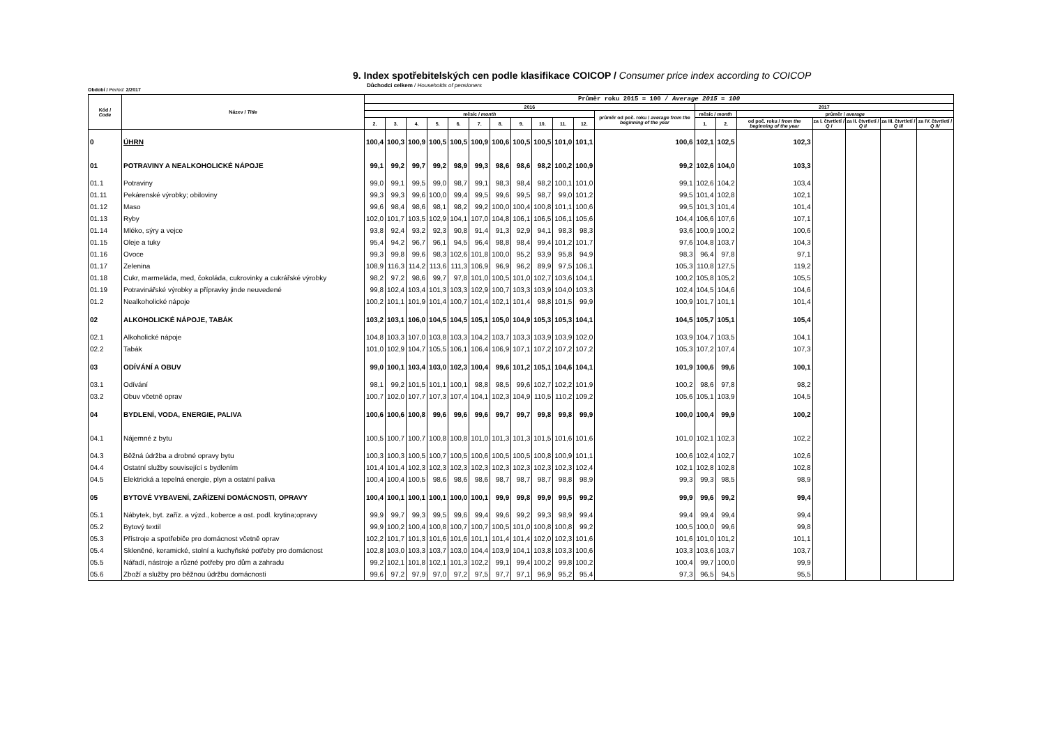9. Index spotřebitelských cen podle klasifikace COICOP / Consumer price index according to COICOP
Důchodci celkem / Households of pensioners
Období / Period: 2/2017
| Kód / Code | Název / Title | Průměr roku 2015 = 100 / Average 2015 = 100 | | | | | | | | | | | | | | | | | | |
| --- | --- | --- | --- | --- | --- | --- | --- | --- | --- | --- | --- | --- | --- | --- | --- | --- | --- | --- | --- | --- |
| | | 2016 | | | | | | | | | | | | 2017 | | | | | | |
| | | měsíc / month | | | | | | | | | | | průměr od poč. roku / average from the beginning of the year | měsíc / month | | průměr / average | | | | |
| | | 2. | 3. | 4. | 5. | 6. | 7. | 8. | 9. | 10. | 11. | 12. | | 1. | 2. | od poč. roku / from the beginning of the year | za I. čtvrtletí / Q I | za II. čtvrtletí / Q II | za III. čtvrtletí / Q III | za IV. čtvrtletí / Q IV |
| 0 | ÚHRN | 100,4 | 100,3 | 100,9 | 100,5 | 100,5 | 100,9 | 100,6 | 100,5 | 100,5 | 101,0 | 101,1 | 100,6 | 102,1 | 102,5 | 102,3 | | | | |
| 01 | POTRAVINY A NEALKOHOLICKÉ NÁPOJE | 99,1 | 99,2 | 99,7 | 99,2 | 98,9 | 99,3 | 98,6 | 98,6 | 98,2 | 100,2 | 100,9 | 99,2 | 102,6 | 104,0 | 103,3 | | | | |
| 01.1 | Potraviny | 99,0 | 99,1 | 99,5 | 99,0 | 98,7 | 99,1 | 98,3 | 98,4 | 98,2 | 100,1 | 101,0 | 99,1 | 102,6 | 104,2 | 103,4 | | | | |
| 01.11 | Pekárenské výrobky; obiloviny | 99,3 | 99,3 | 99,6 | 100,0 | 99,4 | 99,5 | 99,6 | 99,5 | 98,7 | 99,0 | 101,2 | 99,5 | 101,4 | 102,8 | 102,1 | | | | |
| 01.12 | Maso | 99,6 | 98,4 | 98,6 | 98,1 | 98,2 | 99,2 | 100,0 | 100,4 | 100,8 | 101,1 | 100,6 | 99,5 | 101,3 | 101,4 | 101,4 | | | | |
| 01.13 | Ryby | 102,0 | 101,7 | 103,5 | 102,9 | 104,1 | 107,0 | 104,8 | 106,1 | 106,5 | 106,1 | 105,6 | 104,4 | 106,6 | 107,6 | 107,1 | | | | |
| 01.14 | Mléko, sýry a vejce | 93,8 | 92,4 | 93,2 | 92,3 | 90,8 | 91,4 | 91,3 | 92,9 | 94,1 | 98,3 | 98,3 | 93,6 | 100,9 | 100,2 | 100,6 | | | | |
| 01.15 | Oleje a tuky | 95,4 | 94,2 | 96,7 | 96,1 | 94,5 | 96,4 | 98,8 | 98,4 | 99,4 | 101,2 | 101,7 | 97,6 | 104,8 | 103,7 | 104,3 | | | | |
| 01.16 | Ovoce | 99,3 | 99,8 | 99,6 | 98,3 | 102,6 | 101,8 | 100,0 | 95,2 | 93,9 | 95,8 | 94,9 | 98,3 | 96,4 | 97,8 | 97,1 | | | | |
| 01.17 | Zelenina | 108,9 | 116,3 | 114,2 | 113,6 | 111,3 | 106,9 | 96,9 | 96,2 | 89,9 | 97,5 | 106,1 | 105,3 | 110,8 | 127,5 | 119,2 | | | | |
| 01.18 | Cukr, marmeláda, med, čokoláda, cukrovinky a cukrářské výrobky | 98,2 | 97,2 | 98,6 | 99,7 | 97,8 | 101,0 | 100,5 | 101,0 | 102,7 | 103,6 | 104,1 | 100,2 | 105,8 | 105,2 | 105,5 | | | | |
| 01.19 | Potravinářské výrobky a přípravky jinde neuvedené | 99,8 | 102,4 | 103,4 | 101,3 | 103,3 | 102,9 | 100,7 | 103,3 | 103,9 | 104,0 | 103,3 | 102,4 | 104,5 | 104,6 | 104,6 | | | | |
| 01.2 | Nealkoholické nápoje | 100,2 | 101,1 | 101,9 | 101,4 | 100,7 | 101,4 | 102,1 | 101,4 | 98,8 | 101,5 | 99,9 | 100,9 | 101,7 | 101,1 | 101,4 | | | | |
| 02 | ALKOHOLICKÉ NÁPOJE, TABÁK | 103,2 | 103,1 | 106,0 | 104,5 | 104,5 | 105,1 | 105,0 | 104,9 | 105,3 | 105,3 | 104,1 | 104,5 | 105,7 | 105,1 | 105,4 | | | | |
| 02.1 | Alkoholické nápoje | 104,8 | 103,3 | 107,0 | 103,8 | 103,3 | 104,2 | 103,7 | 103,3 | 103,9 | 103,9 | 102,0 | 103,9 | 104,7 | 103,5 | 104,1 | | | | |
| 02.2 | Tabák | 101,0 | 102,9 | 104,7 | 105,5 | 106,1 | 106,4 | 106,9 | 107,1 | 107,2 | 107,2 | 107,2 | 105,3 | 107,2 | 107,4 | 107,3 | | | | |
| 03 | ODÍVÁNÍ A OBUV | 99,0 | 100,1 | 103,4 | 103,0 | 102,3 | 100,4 | 99,6 | 101,2 | 105,1 | 104,6 | 104,1 | 101,9 | 100,6 | 99,6 | 100,1 | | | | |
| 03.1 | Odívání | 98,1 | 99,2 | 101,5 | 101,1 | 100,1 | 98,8 | 98,5 | 99,6 | 102,7 | 102,2 | 101,9 | 100,2 | 98,6 | 97,8 | 98,2 | | | | |
| 03.2 | Obuv včetně oprav | 100,7 | 102,0 | 107,7 | 107,3 | 107,4 | 104,1 | 102,3 | 104,9 | 110,5 | 110,2 | 109,2 | 105,6 | 105,1 | 103,9 | 104,5 | | | | |
| 04 | BYDLENÍ, VODA, ENERGIE, PALIVA | 100,6 | 100,6 | 100,8 | 99,6 | 99,6 | 99,6 | 99,7 | 99,7 | 99,8 | 99,8 | 99,9 | 100,0 | 100,4 | 99,9 | 100,2 | | | | |
| 04.1 | Nájemné z bytu | 100,5 | 100,7 | 100,7 | 100,8 | 100,8 | 101,0 | 101,3 | 101,3 | 101,5 | 101,6 | 101,6 | 101,0 | 102,1 | 102,3 | 102,2 | | | | |
| 04.3 | Běžná údržba a drobné opravy bytu | 100,3 | 100,3 | 100,5 | 100,7 | 100,5 | 100,6 | 100,5 | 100,5 | 100,8 | 100,9 | 101,1 | 100,6 | 102,4 | 102,7 | 102,6 | | | | |
| 04.4 | Ostatní služby související s bydlením | 101,4 | 101,4 | 102,3 | 102,3 | 102,3 | 102,3 | 102,3 | 102,3 | 102,3 | 102,3 | 102,4 | 102,1 | 102,8 | 102,8 | 102,8 | | | | |
| 04.5 | Elektrická a tepelná energie, plyn a ostatní paliva | 100,4 | 100,4 | 100,5 | 98,6 | 98,6 | 98,6 | 98,7 | 98,7 | 98,7 | 98,8 | 98,9 | 99,3 | 99,3 | 98,5 | 98,9 | | | | |
| 05 | BYTOVÉ VYBAVENÍ, ZAŘÍZENÍ DOMÁCNOSTI, OPRAVY | 100,4 | 100,1 | 100,1 | 100,1 | 100,0 | 100,1 | 99,9 | 99,8 | 99,9 | 99,5 | 99,2 | 99,9 | 99,6 | 99,2 | 99,4 | | | | |
| 05.1 | Nábytek, byt. zaříz. a výzd., koberce a ost. podl. krytina;opravy | 99,9 | 99,7 | 99,3 | 99,5 | 99,6 | 99,4 | 99,6 | 99,2 | 99,3 | 98,9 | 99,4 | 99,4 | 99,4 | 99,4 | 99,4 | | | | |
| 05.2 | Bytový textil | 99,9 | 100,2 | 100,4 | 100,8 | 100,7 | 100,7 | 100,5 | 101,0 | 100,8 | 100,8 | 99,2 | 100,5 | 100,0 | 99,6 | 99,8 | | | | |
| 05.3 | Přístroje a spotřebiče pro domácnost včetně oprav | 102,2 | 101,7 | 101,3 | 101,6 | 101,6 | 101,1 | 101,4 | 101,4 | 102,0 | 102,3 | 101,6 | 101,6 | 101,0 | 101,2 | 101,1 | | | | |
| 05.4 | Skleněné, keramické, stolní a kuchyňské potřeby pro domácnost | 102,8 | 103,0 | 103,3 | 103,7 | 103,0 | 104,4 | 103,9 | 104,1 | 103,8 | 103,3 | 100,6 | 103,3 | 103,6 | 103,7 | 103,7 | | | | |
| 05.5 | Nářadí, nástroje a různé potřeby pro dům a zahradu | 99,2 | 102,1 | 101,8 | 102,1 | 101,3 | 102,2 | 99,1 | 99,4 | 100,2 | 99,8 | 100,2 | 100,4 | 99,7 | 100,0 | 99,9 | | | | |
| 05.6 | Zboží a služby pro běžnou údržbu domácnosti | 99,6 | 97,2 | 97,9 | 97,0 | 97,2 | 97,5 | 97,7 | 97,1 | 96,9 | 95,2 | 95,4 | 97,3 | 96,5 | 94,5 | 95,5 | | | | |